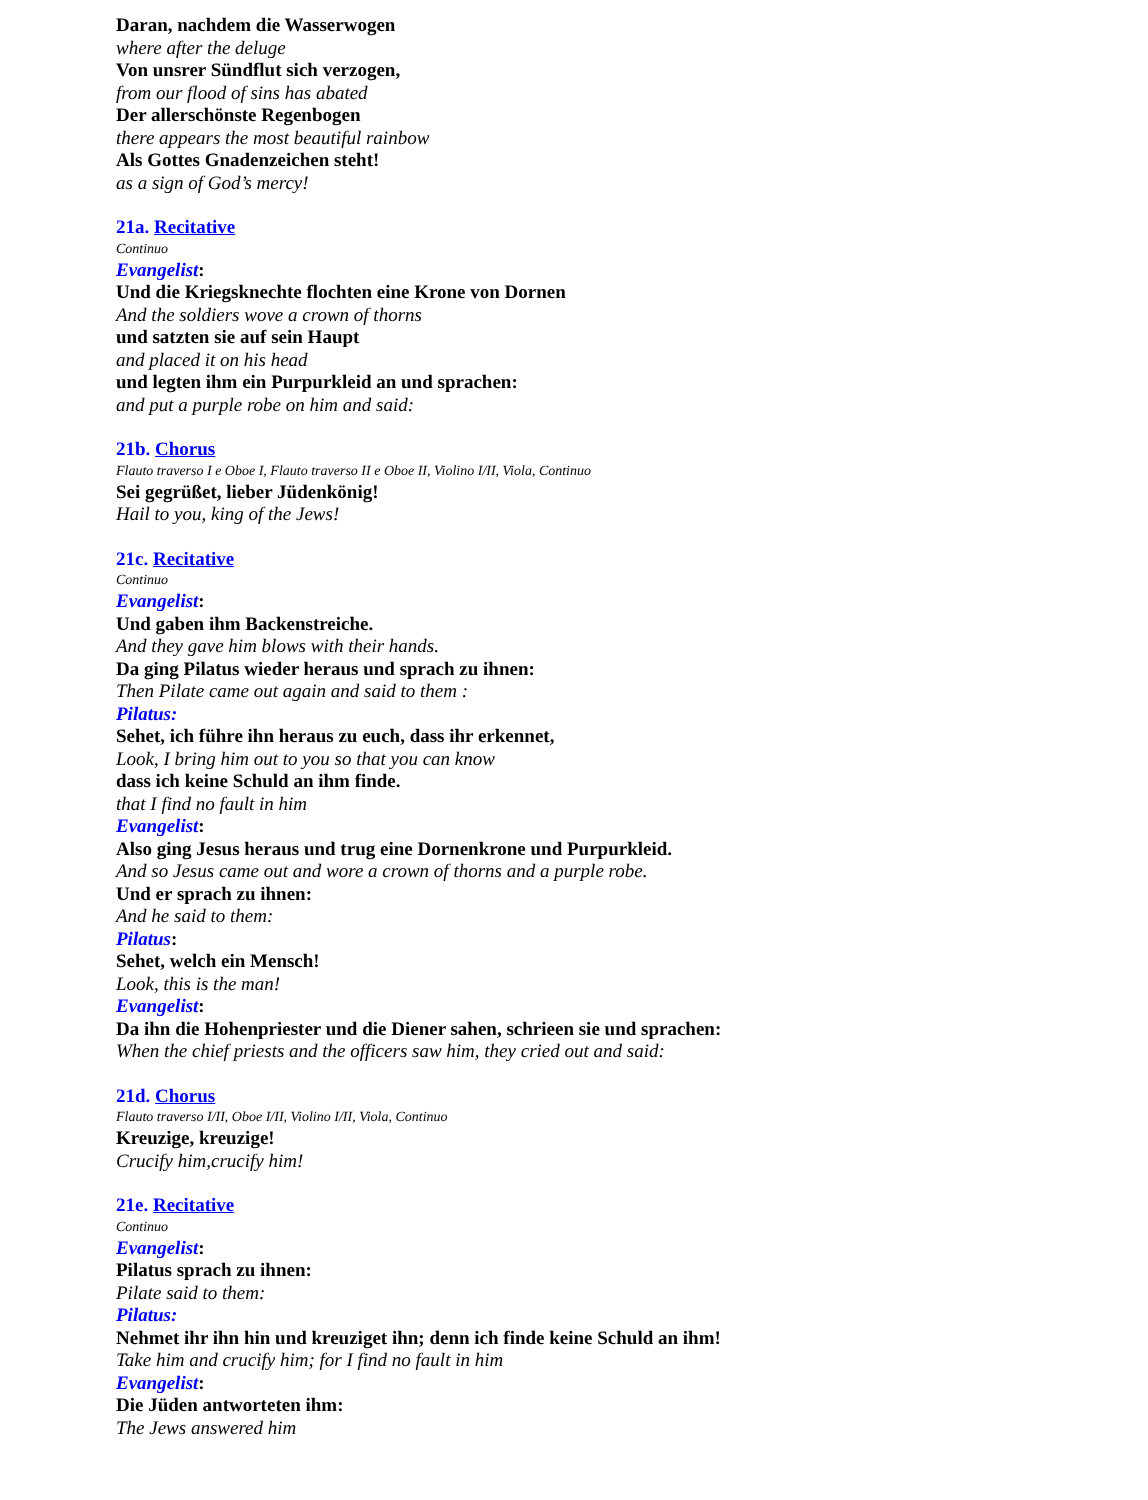Daran, nachdem die Wasserwogen
where after the deluge
Von unsrer Sündflut sich verzogen,
from our flood of sins has abated
Der allerschönste Regenbogen
there appears the most beautiful rainbow
Als Gottes Gnadenzeichen steht!
as a sign of God’s mercy!
21a. Recitative
Continuo
Evangelist:
Und die Kriegsknechte flochten eine Krone von Dornen
And the soldiers wove a crown of thorns
und satzten sie auf sein Haupt
and placed it on his head
und legten ihm ein Purpurkleid an und sprachen:
and put a purple robe on him and said:
21b. Chorus
Flauto traverso I e Oboe I, Flauto traverso II e Oboe II, Violino I/II, Viola, Continuo
Sei gegrüßet, lieber Jüdenkönig!
Hail to you, king of the Jews!
21c. Recitative
Continuo
Evangelist:
Und gaben ihm Backenstreiche.
And they gave him blows with their hands.
Da ging Pilatus wieder heraus und sprach zu ihnen:
Then Pilate came out again and said to them :
Pilatus:
Sehet, ich führe ihn heraus zu euch, dass ihr erkennet,
Look, I bring him out to you so that you can know
dass ich keine Schuld an ihm finde.
that I find no fault in him
Evangelist:
Also ging Jesus heraus und trug eine Dornenkrone und Purpurkleid.
And so Jesus came out and wore a crown of thorns and a purple robe.
Und er sprach zu ihnen:
And he said to them:
Pilatus:
Sehet, welch ein Mensch!
Look, this is the man!
Evangelist:
Da ihn die Hohenpriester und die Diener sahen, schrieen sie und sprachen:
When the chief priests and the officers saw him, they cried out and said:
21d. Chorus
Flauto traverso I/II, Oboe I/II, Violino I/II, Viola, Continuo
Kreuzige, kreuzige!
Crucify him,crucify him!
21e. Recitative
Continuo
Evangelist:
Pilatus sprach zu ihnen:
Pilate said to them:
Pilatus:
Nehmet ihr ihn hin und kreuziget ihn; denn ich finde keine Schuld an ihm!
Take him and crucify him; for I find no fault in him
Evangelist:
Die Jüden antworteten ihm:
The Jews answered him